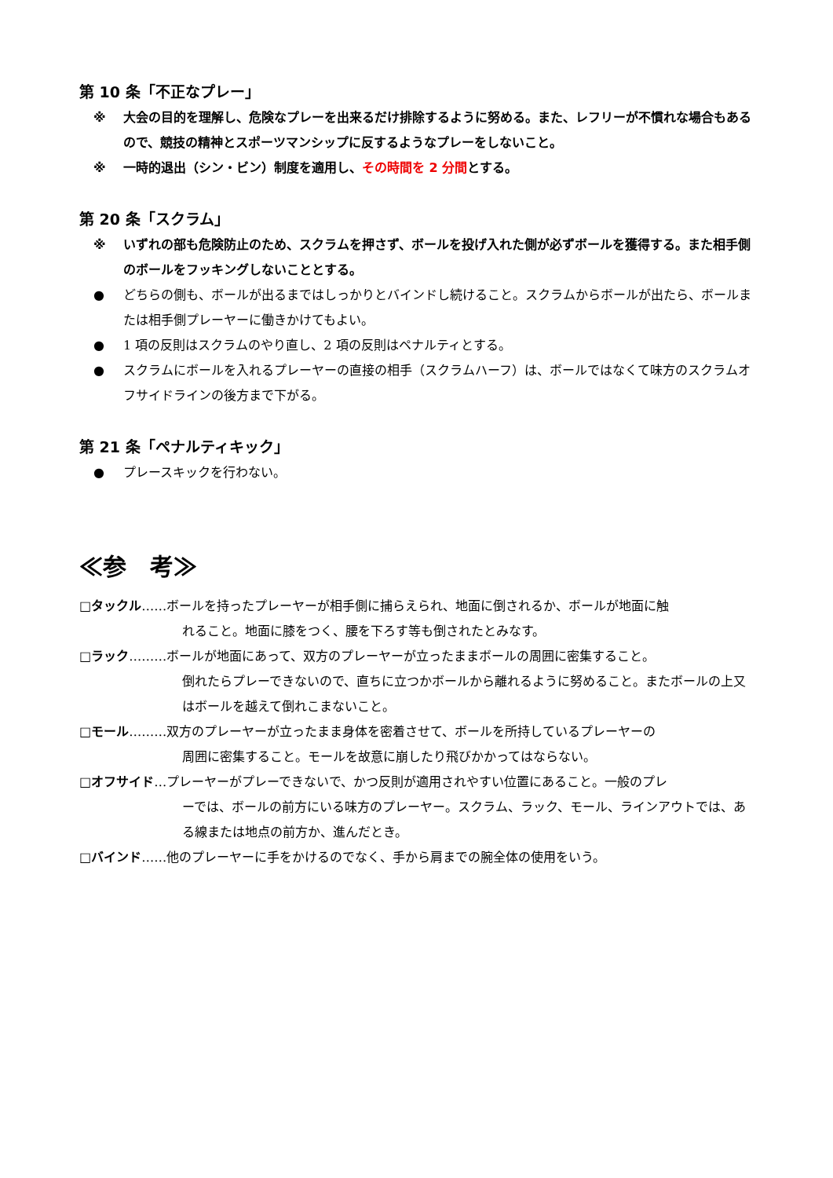第 10 条「不正なプレー」
※ 大会の目的を理解し、危険なプレーを出来るだけ排除するように努める。また、レフリーが不慣れな場合もあるので、競技の精神とスポーツマンシップに反するようなプレーをしないこと。
※ 一時的退出（シン・ビン）制度を適用し、その時間を 2 分間とする。
第 20 条「スクラム」
※ いずれの部も危険防止のため、スクラムを押さず、ボールを投げ入れた側が必ずボールを獲得する。また相手側のボールをフッキングしないこととする。
● どちらの側も、ボールが出るまではしっかりとバインドし続けること。スクラムからボールが出たら、ボールまたは相手側プレーヤーに働きかけてもよい。
● 1 項の反則はスクラムのやり直し、2 項の反則はペナルティとする。
● スクラムにボールを入れるプレーヤーの直接の相手（スクラムハーフ）は、ボールではなくて味方のスクラムオフサイドラインの後方まで下がる。
第 21 条「ペナルティキック」
● プレースキックを行わない。
≪参　考≫
□タックル……ボールを持ったプレーヤーが相手側に捕らえられ、地面に倒されるか、ボールが地面に触
れること。地面に膝をつく、腰を下ろす等も倒されたとみなす。
□ラック………ボールが地面にあって、双方のプレーヤーが立ったままボールの周囲に密集すること。
倒れたらプレーできないので、直ちに立つかボールから離れるように努めること。またボールの上又はボールを越えて倒れこまないこと。
□モール………双方のプレーヤーが立ったまま身体を密着させて、ボールを所持しているプレーヤーの
周囲に密集すること。モールを故意に崩したり飛びかかってはならない。
□オフサイド…プレーヤーがプレーできないで、かつ反則が適用されやすい位置にあること。一般のプレ
ーでは、ボールの前方にいる味方のプレーヤー。スクラム、ラック、モール、ラインアウトでは、ある線または地点の前方か、進んだとき。
□バインド……他のプレーヤーに手をかけるのでなく、手から肩までの腕全体の使用をいう。